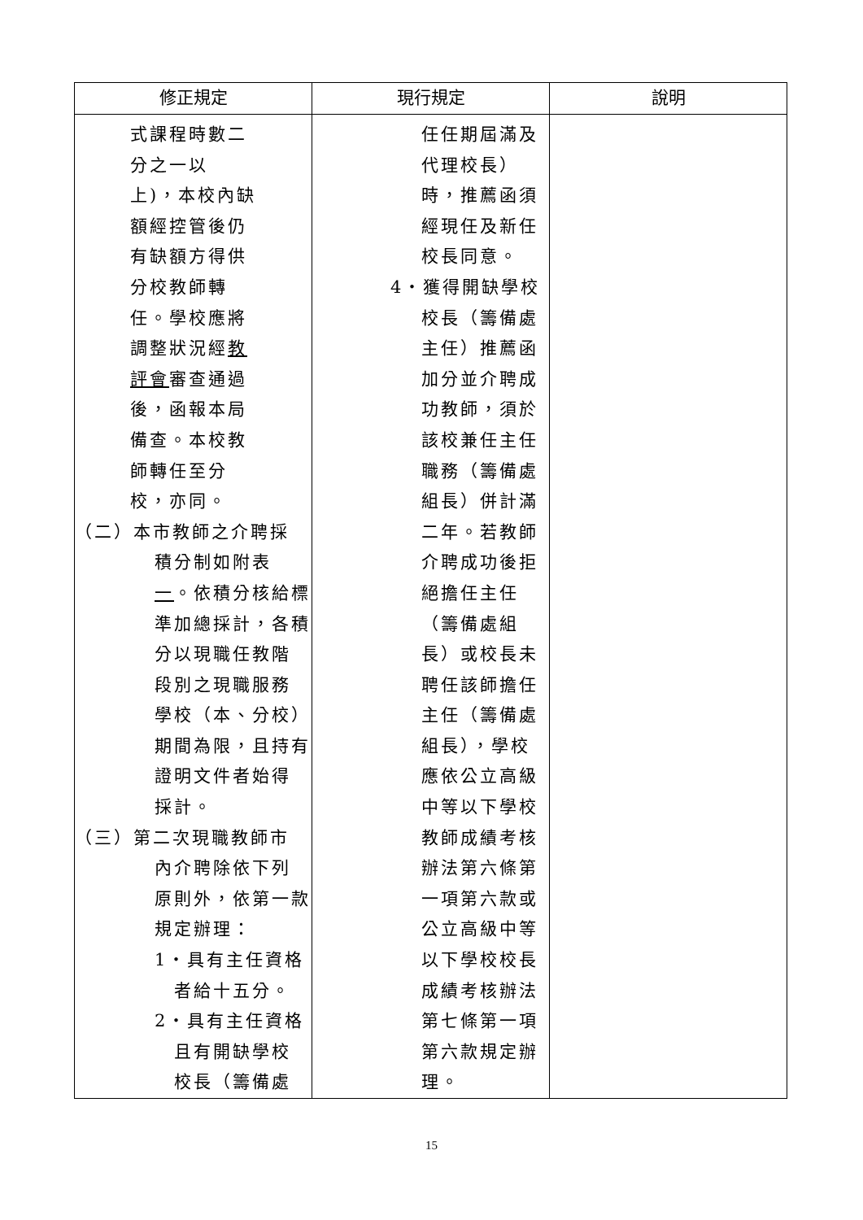| 修正規定 | 現行規定 | 說明 |
| --- | --- | --- |
| 式課程時數二 分之一以 上)，本校內缺 額經控管後仍 有缺額方得供 分校教師轉 任。學校應將 調整狀況經 教 評會 審查通過 後，函報本局 備查。本校教 師轉任至分 校，亦同。 （二）本市教師之介聘採 積分制如附表 一 。依積分核給標 準加總採計，各積 分以現職任教階 段別之現職服務 學校（本、分校） 期間為限，且持有 證明文件者始得 採計。 （三）第二次現職教師市 內介聘除依下列 原則外，依第一款 規定辦理： 1‧具有主任資格 者給十五分。 2‧具有主任資格 且有開缺學校 校長（籌備處 | 任任期屆滿及 代理校長） 時，推薦函須 經現任及新任 校長同意。 4‧獲得開缺學校 校長（籌備處 主任）推薦函 加分並介聘成 功教師，須於 該校兼任主任 職務（籌備處 組長）併計滿 二年。若教師 介聘成功後拒 絕擔任主任 （籌備處組 長）或校長未 聘任該師擔任 主任（籌備處 組長），學校 應依公立高級 中等以下學校 教師成績考核 辦法第六條第 一項第六款或 公立高級中等 以下學校校長 成績考核辦法 第七條第一項 第六款規定辦 理。 | |
15